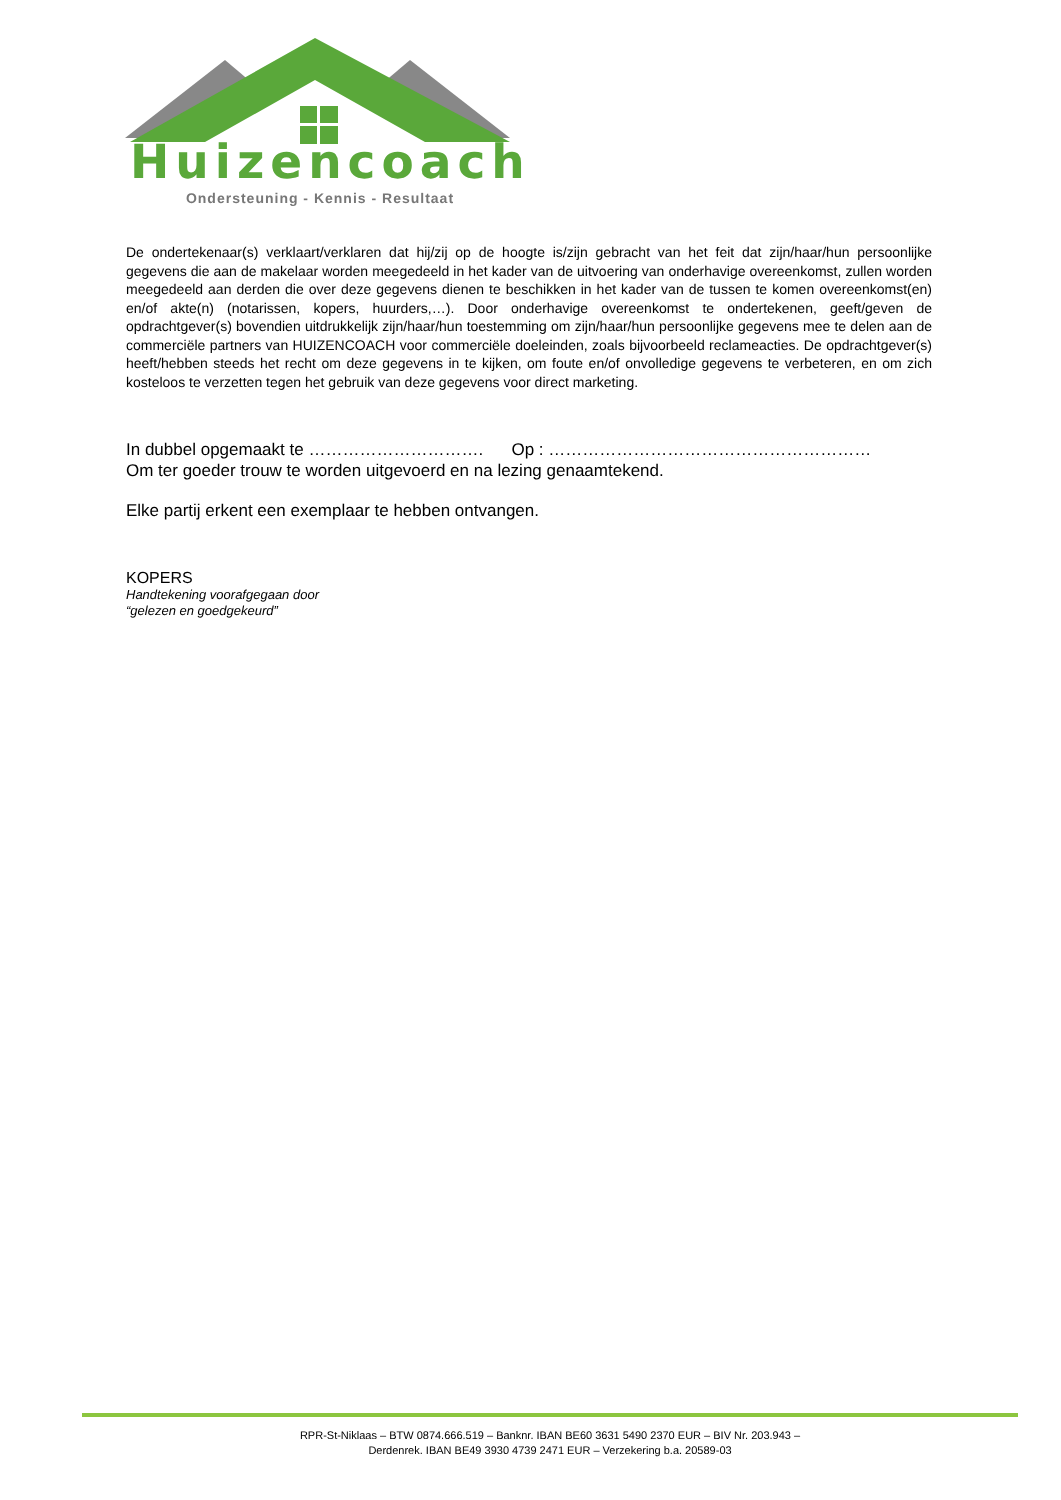Huizencoach
Ondersteuning - Kennis - Resultaat
De ondertekenaar(s) verklaart/verklaren dat hij/zij op de hoogte is/zijn gebracht van het feit dat zijn/haar/hun persoonlijke gegevens die aan de makelaar worden meegedeeld in het kader van de uitvoering van onderhavige overeenkomst, zullen worden meegedeeld aan derden die over deze gegevens dienen te beschikken in het kader van de tussen te komen overeenkomst(en) en/of akte(n) (notarissen, kopers, huurders,…). Door onderhavige overeenkomst te ondertekenen, geeft/geven de opdrachtgever(s) bovendien uitdrukkelijk zijn/haar/hun toestemming om zijn/haar/hun persoonlijke gegevens mee te delen aan de commerciële partners van HUIZENCOACH voor commerciële doeleinden, zoals bijvoorbeeld reclameacties. De opdrachtgever(s) heeft/hebben steeds het recht om deze gegevens in te kijken, om foute en/of onvolledige gegevens te verbeteren, en om zich kosteloos te verzetten tegen het gebruik van deze gegevens voor direct marketing.
In dubbel opgemaakt te …………………………. Op : …………………………………………………
Om ter goeder trouw te worden uitgevoerd en na lezing genaamtekend.
Elke partij erkent een exemplaar te hebben ontvangen.
KOPERS
Handtekening voorafgegaan door
“gelezen en goedgekeurd”
RPR-St-Niklaas – BTW 0874.666.519 – Banknr. IBAN BE60 3631 5490 2370 EUR – BIV Nr. 203.943 –
Derdenrek. IBAN BE49 3930 4739 2471 EUR – Verzekering b.a. 20589-03